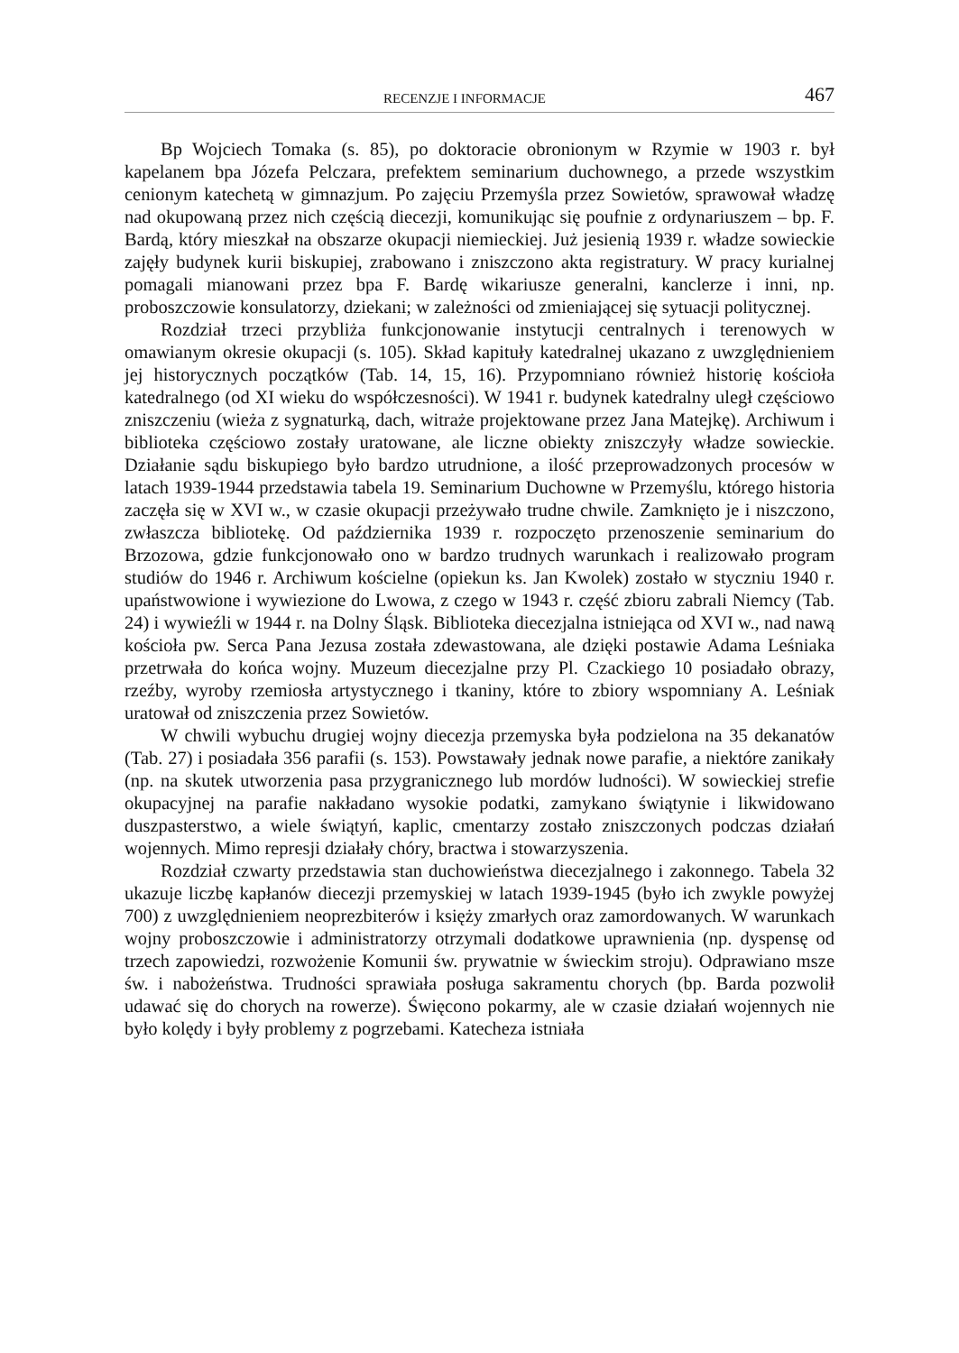RECENZJE I INFORMACJE 467
Bp Wojciech Tomaka (s. 85), po doktoracie obronionym w Rzymie w 1903 r. był kapelanem bpa Józefa Pelczara, prefektem seminarium duchownego, a przede wszystkim cenionym katechetą w gimnazjum. Po zajęciu Przemyśla przez Sowietów, sprawował władzę nad okupowaną przez nich częścią diecezji, komunikując się poufnie z ordynariuszem – bp. F. Bardą, który mieszkał na obszarze okupacji niemieckiej. Już jesienią 1939 r. władze sowieckie zajęły budynek kurii biskupiej, zrabowano i zniszczono akta registratury. W pracy kurialnej pomagali mianowani przez bpa F. Bardę wikariusze generalni, kanclerze i inni, np. proboszczowie konsulatorzy, dziekani; w zależności od zmieniającej się sytuacji politycznej.
Rozdział trzeci przybliża funkcjonowanie instytucji centralnych i terenowych w omawianym okresie okupacji (s. 105). Skład kapituły katedralnej ukazano z uwzględnieniem jej historycznych początków (Tab. 14, 15, 16). Przypomniano również historię kościoła katedralnego (od XI wieku do współczesności). W 1941 r. budynek katedralny uległ częściowo zniszczeniu (wieża z sygnaturką, dach, witraże projektowane przez Jana Matejkę). Archiwum i biblioteka częściowo zostały uratowane, ale liczne obiekty zniszczyły władze sowieckie. Działanie sądu biskupiego było bardzo utrudnione, a ilość przeprowadzonych procesów w latach 1939-1944 przedstawia tabela 19. Seminarium Duchowne w Przemyślu, którego historia zaczęła się w XVI w., w czasie okupacji przeżywało trudne chwile. Zamknięto je i niszczono, zwłaszcza bibliotekę. Od października 1939 r. rozpoczęto przenoszenie seminarium do Brzozowa, gdzie funkcjonowało ono w bardzo trudnych warunkach i realizowało program studiów do 1946 r. Archiwum kościelne (opiekun ks. Jan Kwolek) zostało w styczniu 1940 r. upaństwowione i wywiezione do Lwowa, z czego w 1943 r. część zbioru zabrali Niemcy (Tab. 24) i wywieźli w 1944 r. na Dolny Śląsk. Biblioteka diecezjalna istniejąca od XVI w., nad nawą kościoła pw. Serca Pana Jezusa została zdewastowana, ale dzięki postawie Adama Leśniaka przetrwała do końca wojny. Muzeum diecezjalne przy Pl. Czackiego 10 posiadało obrazy, rzeźby, wyroby rzemiosła artystycznego i tkaniny, które to zbiory wspomniany A. Leśniak uratował od zniszczenia przez Sowietów.
W chwili wybuchu drugiej wojny diecezja przemyska była podzielona na 35 dekanatów (Tab. 27) i posiadała 356 parafii (s. 153). Powstawały jednak nowe parafie, a niektóre zanikały (np. na skutek utworzenia pasa przygranicznego lub mordów ludności). W sowieckiej strefie okupacyjnej na parafie nakładano wysokie podatki, zamykano świątynie i likwidowano duszpasterstwo, a wiele świątyń, kaplic, cmentarzy zostało zniszczonych podczas działań wojennych. Mimo represji działały chóry, bractwa i stowarzyszenia.
Rozdział czwarty przedstawia stan duchowieństwa diecezjalnego i zakonnego. Tabela 32 ukazuje liczbę kapłanów diecezji przemyskiej w latach 1939-1945 (było ich zwykle powyżej 700) z uwzględnieniem neoprezbiterów i księży zmarłych oraz zamordowanych. W warunkach wojny proboszczowie i administratorzy otrzymali dodatkowe uprawnienia (np. dyspensę od trzech zapowiedzi, rozwożenie Komunii św. prywatnie w świeckim stroju). Odprawiano msze św. i nabożeństwa. Trudności sprawiała posługa sakramentu chorych (bp. Barda pozwolił udawać się do chorych na rowerze). Święcono pokarmy, ale w czasie działań wojennych nie było kolędy i były problemy z pogrzebami. Katecheza istniała